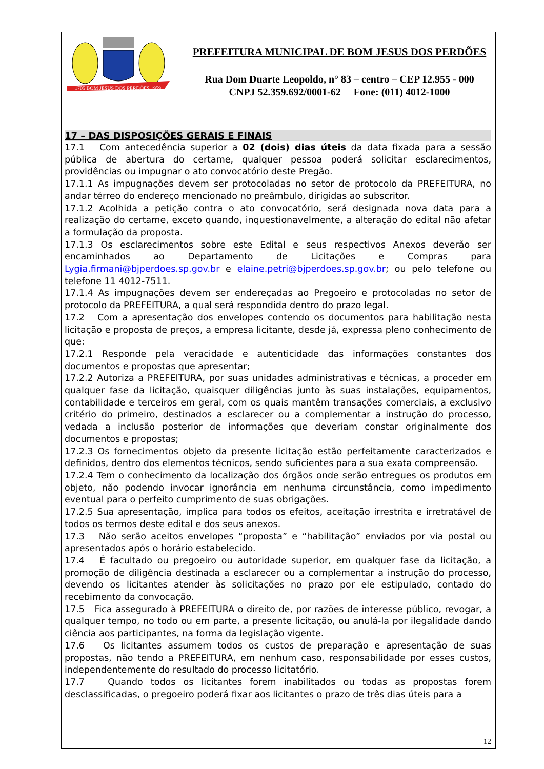1705 BOM JESUS DOS PERDÕES 1959
PREFEITURA MUNICIPAL DE BOM JESUS DOS PERDÕES
Rua Dom Duarte Leopoldo, n° 83 – centro – CEP 12.955 - 000
CNPJ 52.359.692/0001-62 Fone: (011) 4012-1000
17 – DAS DISPOSIÇÕES GERAIS E FINAIS
17.1 Com antecedência superior a 02 (dois) dias úteis da data fixada para a sessão pública de abertura do certame, qualquer pessoa poderá solicitar esclarecimentos, providências ou impugnar o ato convocatório deste Pregão.
17.1.1 As impugnações devem ser protocoladas no setor de protocolo da PREFEITURA, no andar térreo do endereço mencionado no preâmbulo, dirigidas ao subscritor.
17.1.2 Acolhida a petição contra o ato convocatório, será designada nova data para a realização do certame, exceto quando, inquestionavelmente, a alteração do edital não afetar a formulação da proposta.
17.1.3 Os esclarecimentos sobre este Edital e seus respectivos Anexos deverão ser encaminhados ao Departamento de Licitações e Compras para Lygia.firmani@bjperdoes.sp.gov.br e elaine.petri@bjperdoes.sp.gov.br; ou pelo telefone ou telefone 11 4012-7511.
17.1.4 As impugnações devem ser endereçadas ao Pregoeiro e protocoladas no setor de protocolo da PREFEITURA, a qual será respondida dentro do prazo legal.
17.2 Com a apresentação dos envelopes contendo os documentos para habilitação nesta licitação e proposta de preços, a empresa licitante, desde já, expressa pleno conhecimento de que:
17.2.1 Responde pela veracidade e autenticidade das informações constantes dos documentos e propostas que apresentar;
17.2.2 Autoriza a PREFEITURA, por suas unidades administrativas e técnicas, a proceder em qualquer fase da licitação, quaisquer diligências junto às suas instalações, equipamentos, contabilidade e terceiros em geral, com os quais mantêm transações comerciais, a exclusivo critério do primeiro, destinados a esclarecer ou a complementar a instrução do processo, vedada a inclusão posterior de informações que deveriam constar originalmente dos documentos e propostas;
17.2.3 Os fornecimentos objeto da presente licitação estão perfeitamente caracterizados e definidos, dentro dos elementos técnicos, sendo suficientes para a sua exata compreensão.
17.2.4 Tem o conhecimento da localização dos órgãos onde serão entregues os produtos em objeto, não podendo invocar ignorância em nenhuma circunstância, como impedimento eventual para o perfeito cumprimento de suas obrigações.
17.2.5 Sua apresentação, implica para todos os efeitos, aceitação irrestrita e irretratável de todos os termos deste edital e dos seus anexos.
17.3 Não serão aceitos envelopes “proposta” e “habilitação” enviados por via postal ou apresentados após o horário estabelecido.
17.4 É facultado ou pregoeiro ou autoridade superior, em qualquer fase da licitação, a promoção de diligência destinada a esclarecer ou a complementar a instrução do processo, devendo os licitantes atender às solicitações no prazo por ele estipulado, contado do recebimento da convocação.
17.5 Fica assegurado à PREFEITURA o direito de, por razões de interesse público, revogar, a qualquer tempo, no todo ou em parte, a presente licitação, ou anulá-la por ilegalidade dando ciência aos participantes, na forma da legislação vigente.
17.6 Os licitantes assumem todos os custos de preparação e apresentação de suas propostas, não tendo a PREFEITURA, em nenhum caso, responsabilidade por esses custos, independentemente do resultado do processo licitatório.
17.7 Quando todos os licitantes forem inabilitados ou todas as propostas forem desclassificadas, o pregoeiro poderá fixar aos licitantes o prazo de três dias úteis para a
12